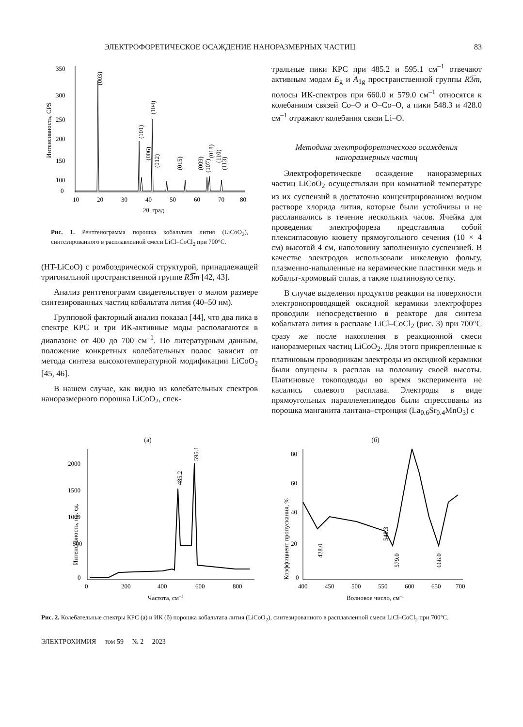ЭЛЕКТРОФОРЕТИЧЕСКОЕ ОСАЖДЕНИЕ НАНОРАЗМЕРНЫХ ЧАСТИЦ 83
350
300
250
200
150
100
0
10
20
30
40
50
60
70
80
2θ, град
Интенсивность, CPS
(003)
(104)
(101)
(006)
(012)
(015)
(009)
(107)
(018)
(110)
(113)
Рис. 1. Рентгенограмма порошка кобальтата лития (LiCoO<sub>2</sub>), синтезированного в расплавленной смеси LiCl–CoCl<sub>2</sub> при 700°C.
(HT-LiCoO) с ромбоэдрической структурой, принадлежащей тригональной пространственной группе R3̅m [42, 43].
Анализ рентгенограмм свидетельствует о малом размере синтезированных частиц кобальтата лития (40–50 нм).
Групповой факторный анализ показал [44], что два пика в спектре КРС и три ИК-активные моды располагаются в диапазоне от 400 до 700 см<sup>–1</sup>. По литературным данным, положение конкретных колебательных полос зависит от метода синтеза высокотемпературной модификации LiCoO<sub>2</sub> [45, 46].
В нашем случае, как видно из колебательных спектров наноразмерного порошка LiCoO<sub>2</sub>, спек-
тральные пики КРС при 485.2 и 595.1 см<sup>–1</sup> отвечают активным модам E<sub>g</sub> и A<sub>1g</sub> пространственной группы R3̅m, полосы ИК-спектров при 660.0 и 579.0 см<sup>–1</sup> относятся к колебаниям связей Co–O и O–Co–O, а пики 548.3 и 428.0 см<sup>–1</sup> отражают колебания связи Li–O.
Методика электрофоретического осаждения
наноразмерных частиц
Электрофоретическое осаждение наноразмерных частиц LiCoO<sub>2</sub> осуществляли при комнатной температуре из их суспензий в достаточно концентрированном водном растворе хлорида лития, которые были устойчивы и не расслаивались в течение нескольких часов. Ячейка для проведения электрофореза представляла собой плексигласовую кювету прямоугольного сечения (10 × 4 см) высотой 4 см, наполовину заполненную суспензией. В качестве электродов использовали никелевую фольгу, плазменно-напыленные на керамические пластинки медь и кобальт-хромовый сплав, а также платиновую сетку.
В случае выделения продуктов реакции на поверхности электронопроводящей оксидной керамики электрофорез проводили непосредственно в реакторе для синтеза кобальтата лития в расплаве LiCl–CoCl<sub>2</sub> (рис. 3) при 700°C сразу же после накопления в реакционной смеси наноразмерных частиц LiCoO<sub>2</sub>. Для этого прикрепленные к платиновым проводникам электроды из оксидной керамики были опущены в расплав на половину своей высоты. Платиновые токоподводы во время эксперимента не касались солевого расплава. Электроды в виде прямоугольных параллелепипедов были спрессованы из порошка манганита лантана–стронция (La<sub>0.6</sub>Sr<sub>0.4</sub>MnO<sub>3</sub>) с
(а)
2000
1500
1000
500
0
0
200
400
600
800
Частота, см–1
Интенсивность, пр. ед.
485.2
595.1
(б)
80
60
40
20
0
400
450
500
550
600
650
700
Волновое число, см–1
Коэффициент пропускания, %
428.0
548.3
579.0
666.0
Рис. 2. Колебательные спектры КРС (а) и ИК (б) порошка кобальтата лития (LiCoO<sub>2</sub>), синтезированного в расплавленной смеси LiCl–CoCl<sub>2</sub> при 700°C.
ЭЛЕКТРОХИМИЯ том 59 № 2 2023